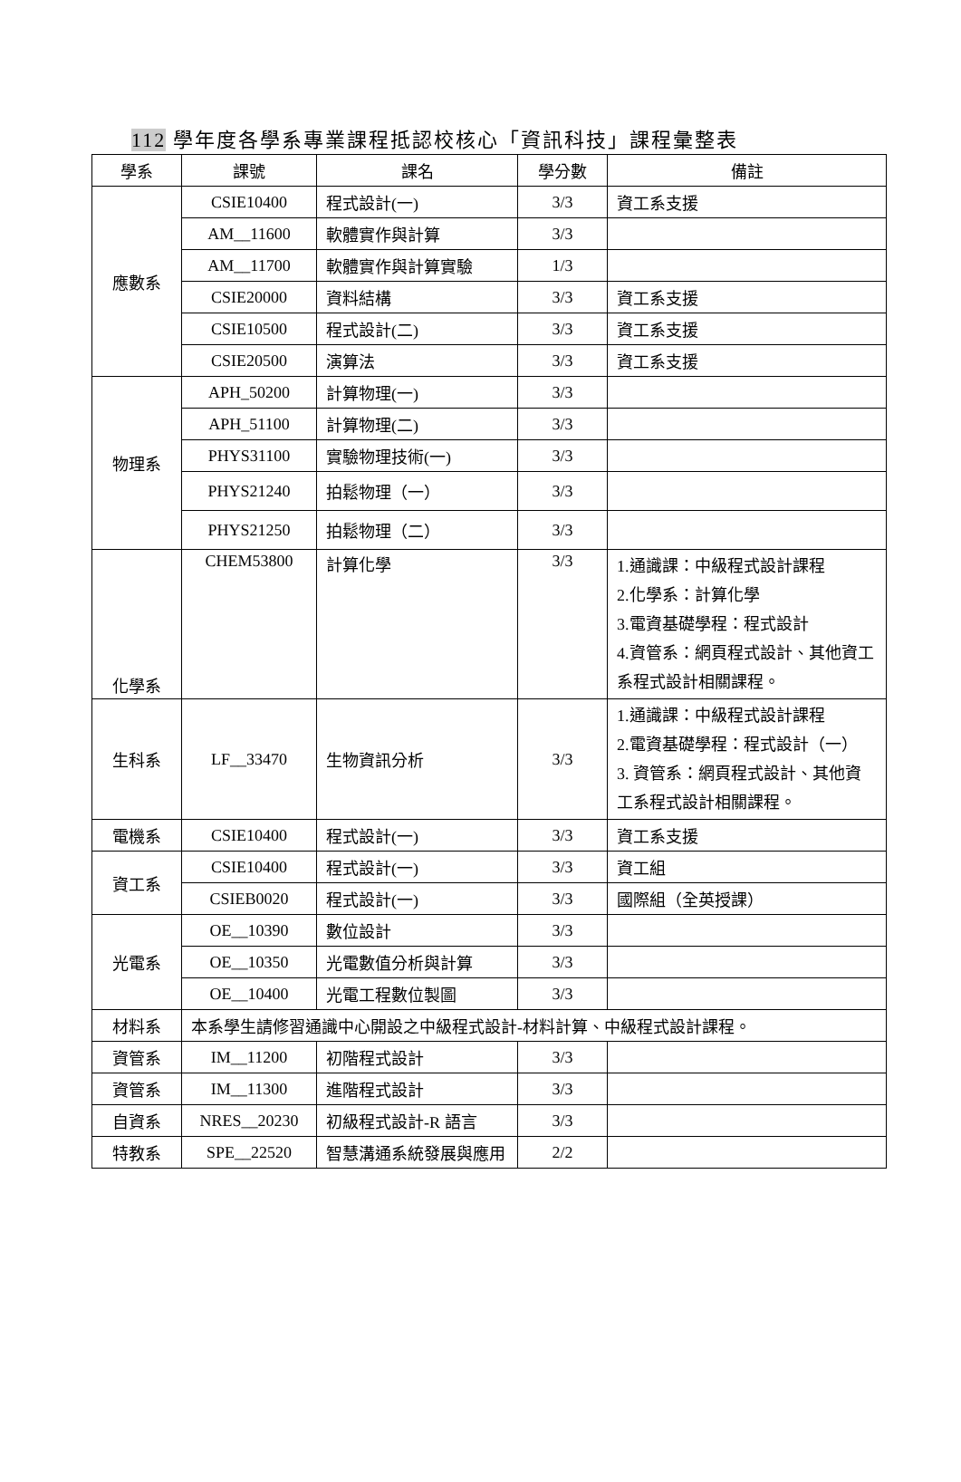112 學年度各學系專業課程抵認校核心「資訊科技」課程彙整表
| 學系 | 課號 | 課名 | 學分數 | 備註 |
| --- | --- | --- | --- | --- |
| 應數系 | CSIE10400 | 程式設計(一) | 3/3 | 資工系支援 |
| | AM__11600 | 軟體實作與計算 | 3/3 | |
| | AM__11700 | 軟體實作與計算實驗 | 1/3 | |
| | CSIE20000 | 資料結構 | 3/3 | 資工系支援 |
| | CSIE10500 | 程式設計(二) | 3/3 | 資工系支援 |
| | CSIE20500 | 演算法 | 3/3 | 資工系支援 |
| 物理系 | APH_50200 | 計算物理(一) | 3/3 | |
| | APH_51100 | 計算物理(二) | 3/3 | |
| | PHYS31100 | 實驗物理技術(一) | 3/3 | |
| | PHYS21240 | 拍鬆物理（一） | 3/3 | |
| | PHYS21250 | 拍鬆物理（二） | 3/3 | |
| 化學系 | CHEM53800 | 計算化學 | 3/3 | 1.通識課：中級程式設計課程 2.化學系：計算化學 3.電資基礎學程：程式設計 4.資管系：網頁程式設計、其他資工系程式設計相關課程。 |
| 生科系 | LF__33470 | 生物資訊分析 | 3/3 | 1.通識課：中級程式設計課程 2.電資基礎學程：程式設計（一） 3. 資管系：網頁程式設計、其他資工系程式設計相關課程。 |
| 電機系 | CSIE10400 | 程式設計(一) | 3/3 | 資工系支援 |
| 資工系 | CSIE10400 | 程式設計(一) | 3/3 | 資工組 |
| | CSIEB0020 | 程式設計(一) | 3/3 | 國際組（全英授課） |
| 光電系 | OE__10390 | 數位設計 | 3/3 | |
| | OE__10350 | 光電數值分析與計算 | 3/3 | |
| | OE__10400 | 光電工程數位製圖 | 3/3 | |
| 材料系 | 本系學生請修習通識中心開設之中級程式設計-材料計算、中級程式設計課程。 | | | |
| 資管系 | IM__11200 | 初階程式設計 | 3/3 | |
| 資管系 | IM__11300 | 進階程式設計 | 3/3 | |
| 自資系 | NRES__20230 | 初級程式設計-R 語言 | 3/3 | |
| 特教系 | SPE__22520 | 智慧溝通系統發展與應用 | 2/2 | |